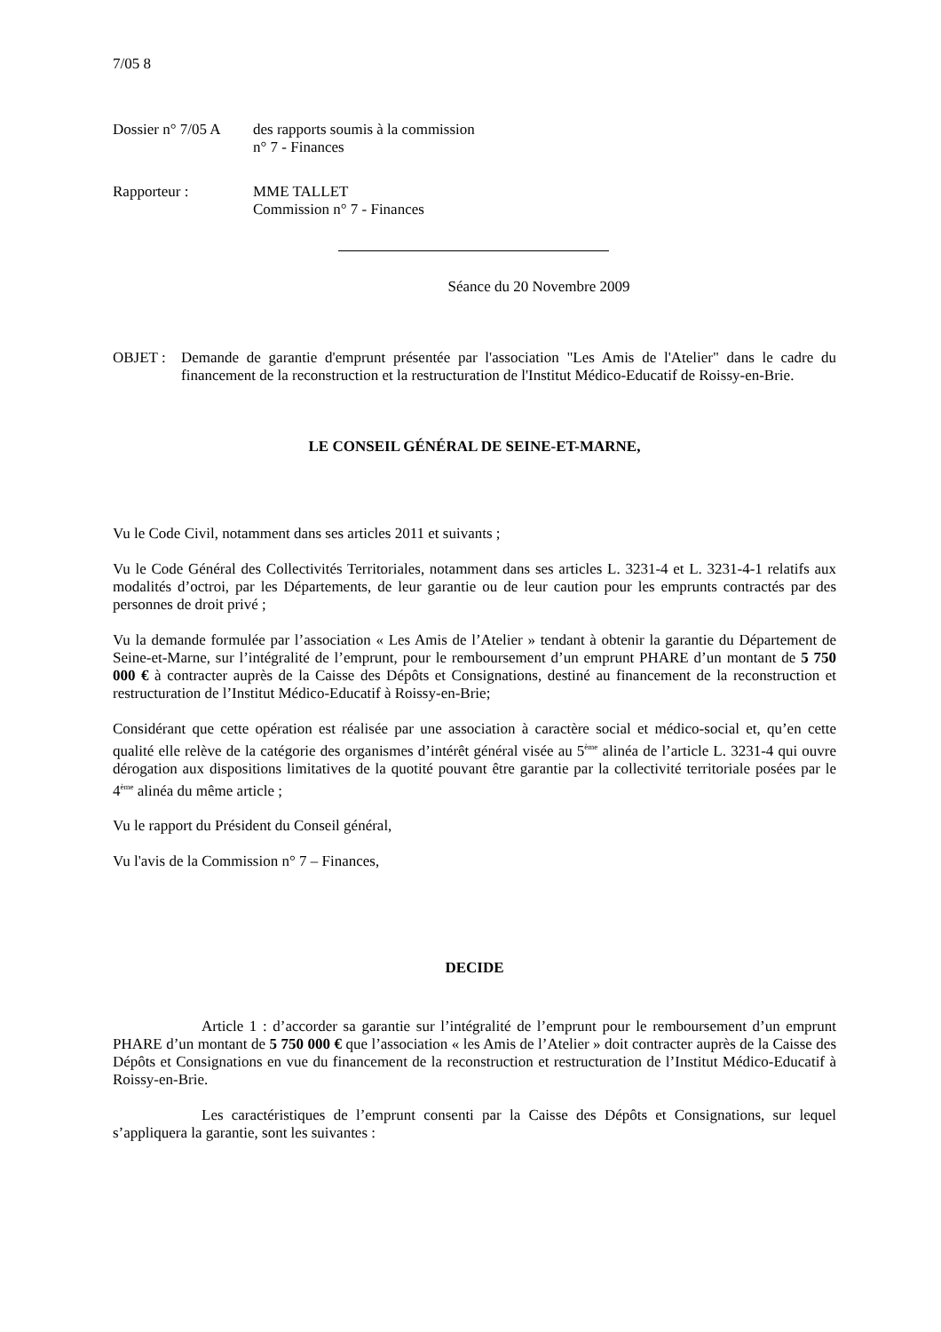7/05 8
Dossier n° 7/05 A
des rapports soumis à la commission
n° 7 - Finances
Rapporteur : MME TALLET
Commission n° 7 - Finances
Séance du 20 Novembre 2009
OBJET : Demande de garantie d'emprunt présentée par l'association "Les Amis de l'Atelier" dans le cadre du financement de la reconstruction et la restructuration de l'Institut Médico-Educatif de Roissy-en-Brie.
LE CONSEIL GÉNÉRAL DE SEINE-ET-MARNE,
Vu le Code Civil, notamment dans ses articles 2011 et suivants ;
Vu le Code Général des Collectivités Territoriales, notamment dans ses articles L. 3231-4 et L. 3231-4-1 relatifs aux modalités d’octroi, par les Départements, de leur garantie ou de leur caution pour les emprunts contractés par des personnes de droit privé ;
Vu la demande formulée par l’association « Les Amis de l’Atelier » tendant à obtenir la garantie du Département de Seine-et-Marne, sur l’intégralité de l’emprunt, pour le remboursement d’un emprunt PHARE d’un montant de 5 750 000 € à contracter auprès de la Caisse des Dépôts et Consignations, destiné au financement de la reconstruction et restructuration de l’Institut Médico-Educatif à Roissy-en-Brie;
Considérant que cette opération est réalisée par une association à caractère social et médico-social et, qu’en cette qualité elle relève de la catégorie des organismes d’intérêt général visée au 5<sup>ème</sup> alinéa de l’article L. 3231-4 qui ouvre dérogation aux dispositions limitatives de la quotité pouvant être garantie par la collectivité territoriale posées par le 4<sup>ème</sup> alinéa du même article ;
Vu le rapport du Président du Conseil général,
Vu l'avis de la Commission n° 7 – Finances,
DECIDE
Article 1 : d’accorder sa garantie sur l’intégralité de l’emprunt pour le remboursement d’un emprunt PHARE d’un montant de 5 750 000 € que l’association « les Amis de l’Atelier » doit contracter auprès de la Caisse des Dépôts et Consignations en vue du financement de la reconstruction et restructuration de l’Institut Médico-Educatif à Roissy-en-Brie.
Les caractéristiques de l’emprunt consenti par la Caisse des Dépôts et Consignations, sur lequel s’appliquera la garantie, sont les suivantes :